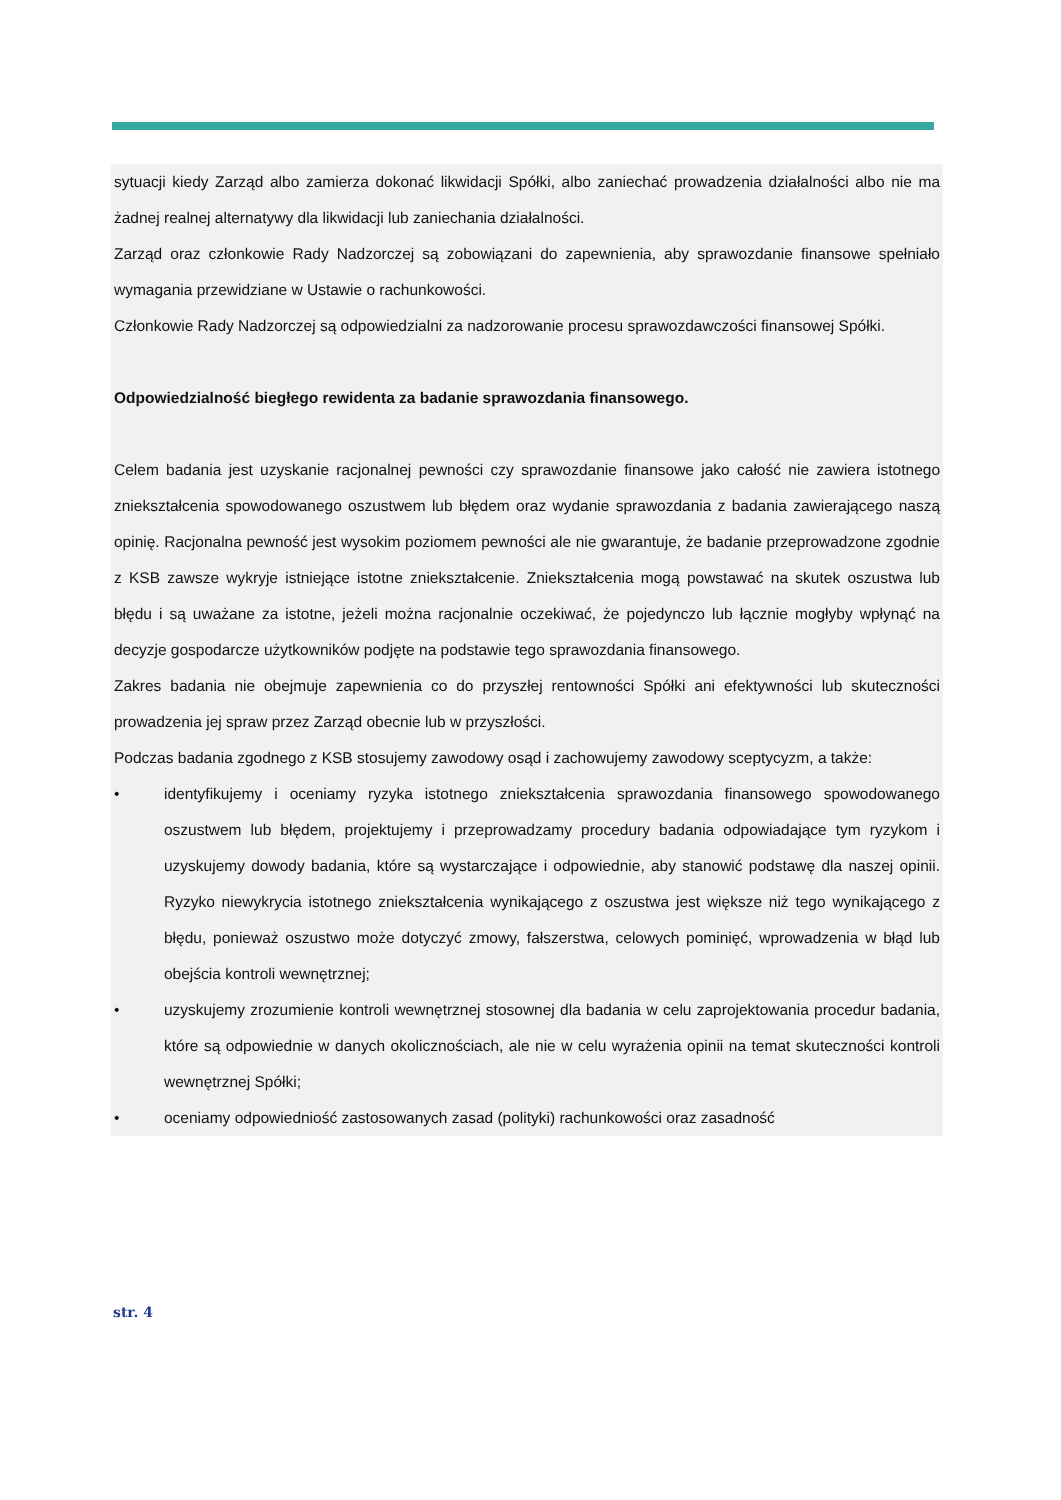sytuacji kiedy Zarząd albo zamierza dokonać likwidacji Spółki, albo zaniechać prowadzenia działalności albo nie ma żadnej realnej alternatywy dla likwidacji lub zaniechania działalności.
Zarząd oraz członkowie Rady Nadzorczej są zobowiązani do zapewnienia, aby sprawozdanie finansowe spełniało wymagania przewidziane w Ustawie o rachunkowości.
Członkowie Rady Nadzorczej są odpowiedzialni za nadzorowanie procesu sprawozdawczości finansowej Spółki.
Odpowiedzialność biegłego rewidenta za badanie sprawozdania finansowego.
Celem badania jest uzyskanie racjonalnej pewności czy sprawozdanie finansowe jako całość nie zawiera istotnego zniekształcenia spowodowanego oszustwem lub błędem oraz wydanie sprawozdania z badania zawierającego naszą opinię. Racjonalna pewność jest wysokim poziomem pewności ale nie gwarantuje, że badanie przeprowadzone zgodnie z KSB zawsze wykryje istniejące istotne zniekształcenie. Zniekształcenia mogą powstawać na skutek oszustwa lub błędu i są uważane za istotne, jeżeli można racjonalnie oczekiwać, że pojedynczo lub łącznie mogłyby wpłynąć na decyzje gospodarcze użytkowników podjęte na podstawie tego sprawozdania finansowego.
Zakres badania nie obejmuje zapewnienia co do przyszłej rentowności Spółki ani efektywności lub skuteczności prowadzenia jej spraw przez Zarząd obecnie lub w przyszłości.
Podczas badania zgodnego z KSB stosujemy zawodowy osąd i zachowujemy zawodowy sceptycyzm, a także:
• identyfikujemy i oceniamy ryzyka istotnego zniekształcenia sprawozdania finansowego spowodowanego oszustwem lub błędem, projektujemy i przeprowadzamy procedury badania odpowiadające tym ryzykom i uzyskujemy dowody badania, które są wystarczające i odpowiednie, aby stanowić podstawę dla naszej opinii. Ryzyko niewykrycia istotnego zniekształcenia wynikającego z oszustwa jest większe niż tego wynikającego z błędu, ponieważ oszustwo może dotyczyć zmowy, fałszerstwa, celowych pominięć, wprowadzenia w błąd lub obejścia kontroli wewnętrznej;
• uzyskujemy zrozumienie kontroli wewnętrznej stosownej dla badania w celu zaprojektowania procedur badania, które są odpowiednie w danych okolicznościach, ale nie w celu wyrażenia opinii na temat skuteczności kontroli wewnętrznej Spółki;
• oceniamy odpowiedniość zastosowanych zasad (polityki) rachunkowości oraz zasadność
str. 4